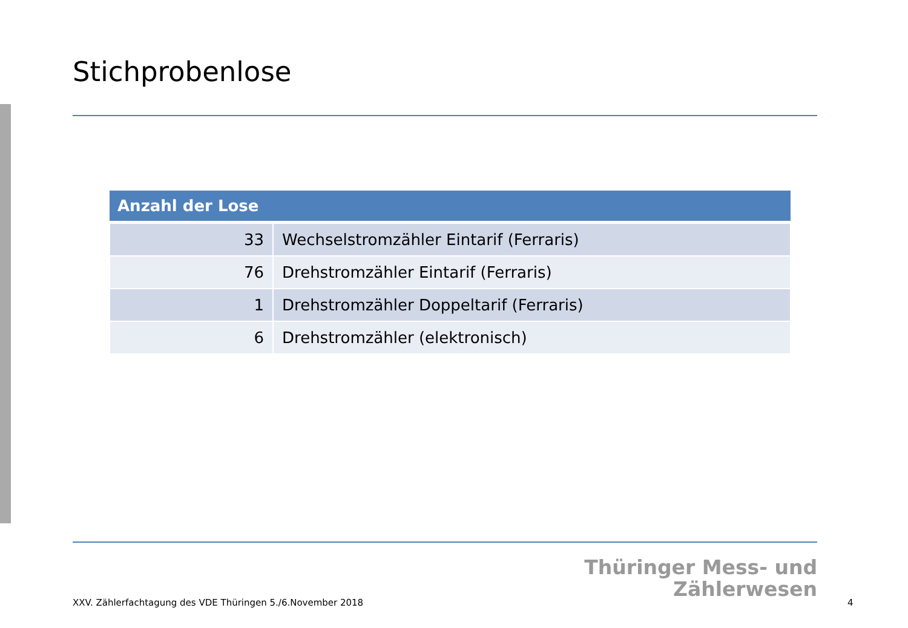Stichprobenlose
| Anzahl der Lose | |
| --- | --- |
| 33 | Wechselstromzähler Eintarif (Ferraris) |
| 76 | Drehstromzähler Eintarif (Ferraris) |
| 1 | Drehstromzähler Doppeltarif (Ferraris) |
| 6 | Drehstromzähler (elektronisch) |
Thüringer Mess- und
Zählerwesen
XXV. Zählerfachtagung des VDE Thüringen 5./6.November 2018
4